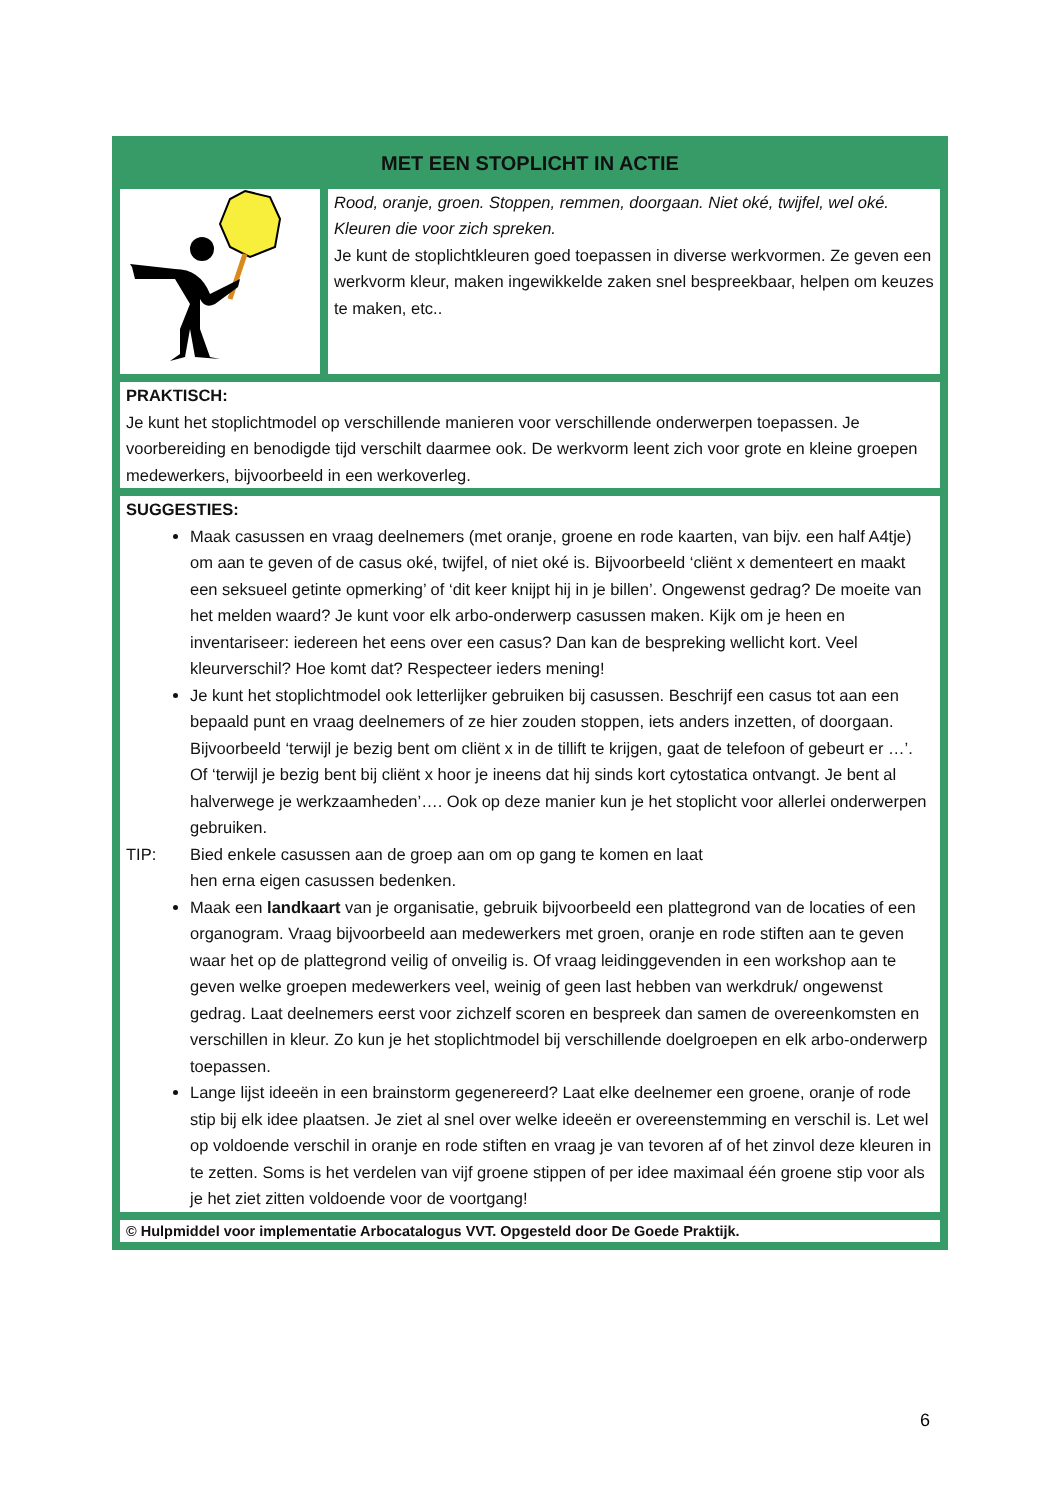| MET EEN STOPLICHT IN ACTIE | |
| --- | --- |
| | Rood, oranje, groen. Stoppen, remmen, doorgaan. Niet oké, twijfel, wel oké. Kleuren die voor zich spreken. Je kunt de stoplichtkleuren goed toepassen in diverse werkvormen. Ze geven een werkvorm kleur, maken ingewikkelde zaken snel bespreekbaar, helpen om keuzes te maken, etc.. |
| PRAKTISCH: Je kunt het stoplichtmodel op verschillende manieren voor verschillende onderwerpen toepassen. Je voorbereiding en benodigde tijd verschilt daarmee ook. De werkvorm leent zich voor grote en kleine groepen medewerkers, bijvoorbeeld in een werkoverleg. | |
| SUGGESTIES: Maak casussen en vraag deelnemers (met oranje, groene en rode kaarten, van bijv. een half A4tje) om aan te geven of de casus oké, twijfel, of niet oké is. Bijvoorbeeld ‘cliënt x dementeert en maakt een seksueel getinte opmerking’ of ‘dit keer knijpt hij in je billen’. Ongewenst gedrag? De moeite van het melden waard? Je kunt voor elk arbo-onderwerp casussen maken. Kijk om je heen en inventariseer: iedereen het eens over een casus? Dan kan de bespreking wellicht kort. Veel kleurverschil? Hoe komt dat? Respecteer ieders mening! Je kunt het stoplichtmodel ook letterlijker gebruiken bij casussen. Beschrijf een casus tot aan een bepaald punt en vraag deelnemers of ze hier zouden stoppen, iets anders inzetten, of doorgaan. Bijvoorbeeld ‘terwijl je bezig bent om cliënt x in de tillift te krijgen, gaat de telefoon of gebeurt er …’. Of ‘terwijl je bezig bent bij cliënt x hoor je ineens dat hij sinds kort cytostatica ontvangt. Je bent al halverwege je werkzaamheden’…. Ook op deze manier kun je het stoplicht voor allerlei onderwerpen gebruiken. TIP: Bied enkele casussen aan de groep aan om op gang te komen en laat hen erna eigen casussen bedenken. Maak een landkaart van je organisatie, gebruik bijvoorbeeld een plattegrond van de locaties of een organogram. Vraag bijvoorbeeld aan medewerkers met groen, oranje en rode stiften aan te geven waar het op de plattegrond veilig of onveilig is. Of vraag leidinggevenden in een workshop aan te geven welke groepen medewerkers veel, weinig of geen last hebben van werkdruk/ ongewenst gedrag. Laat deelnemers eerst voor zichzelf scoren en bespreek dan samen de overeenkomsten en verschillen in kleur. Zo kun je het stoplichtmodel bij verschillende doelgroepen en elk arbo-onderwerp toepassen. Lange lijst ideeën in een brainstorm gegenereerd? Laat elke deelnemer een groene, oranje of rode stip bij elk idee plaatsen. Je ziet al snel over welke ideeën er overeenstemming en verschil is. Let wel op voldoende verschil in oranje en rode stiften en vraag je van tevoren af of het zinvol deze kleuren in te zetten. Soms is het verdelen van vijf groene stippen of per idee maximaal één groene stip voor als je het ziet zitten voldoende voor de voortgang! | |
| © Hulpmiddel voor implementatie Arbocatalogus VVT. Opgesteld door De Goede Praktijk. | |
6